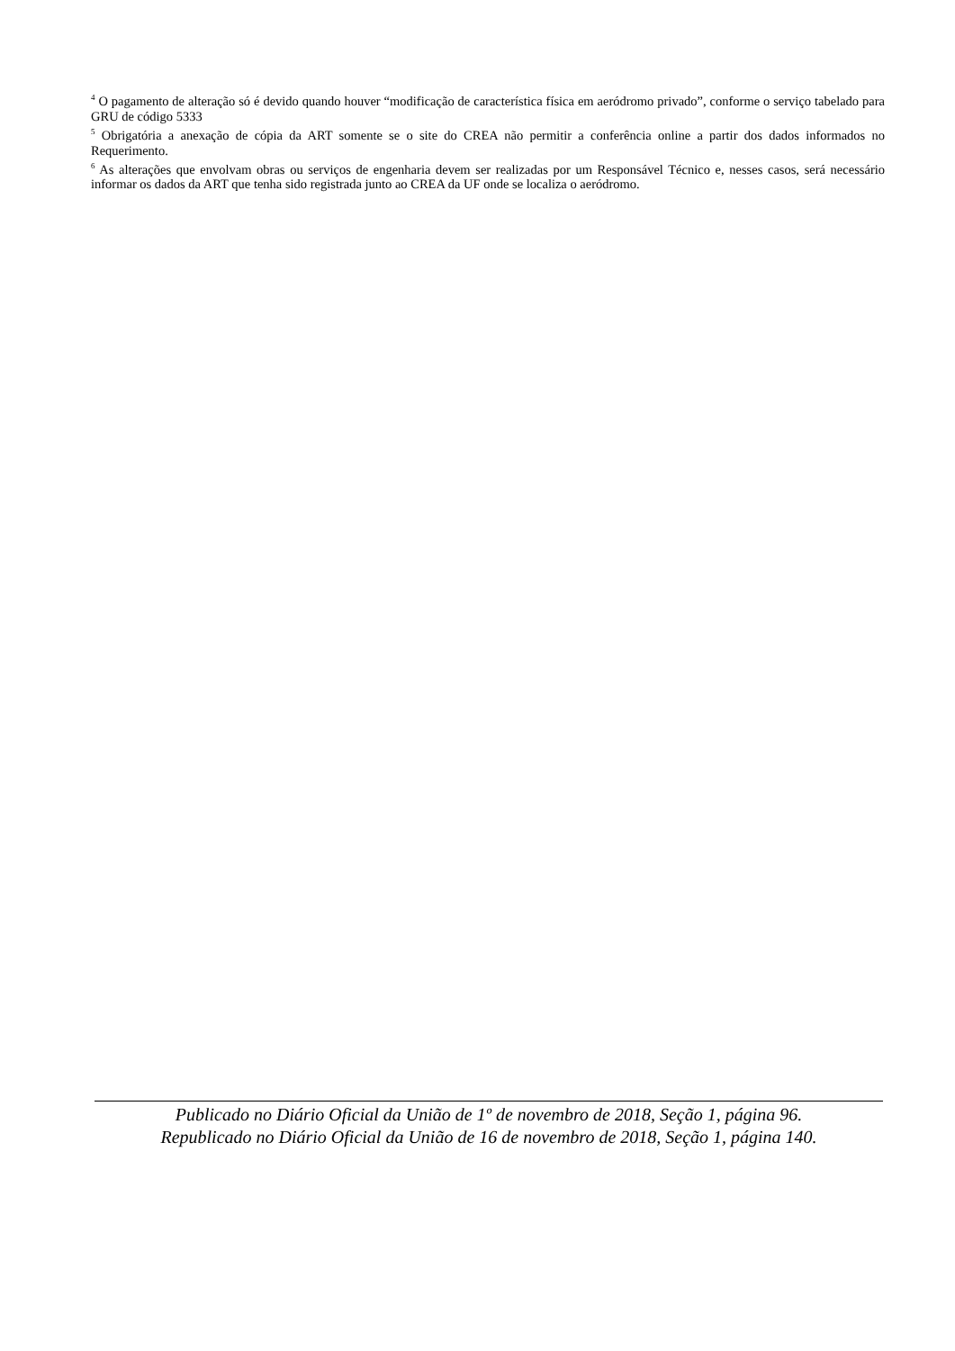<sup>4</sup> O pagamento de alteração só é devido quando houver “modificação de característica física em aeródromo privado”, conforme o serviço tabelado para GRU de código 5333
<sup>5</sup> Obrigatória a anexação de cópia da ART somente se o site do CREA não permitir a conferência online a partir dos dados informados no Requerimento.
<sup>6</sup> As alterações que envolvam obras ou serviços de engenharia devem ser realizadas por um Responsável Técnico e, nesses casos, será necessário informar os dados da ART que tenha sido registrada junto ao CREA da UF onde se localiza o aeródromo.
Publicado no Diário Oficial da União de 1º de novembro de 2018, Seção 1, página 96.
Republicado no Diário Oficial da União de 16 de novembro de 2018, Seção 1, página 140.